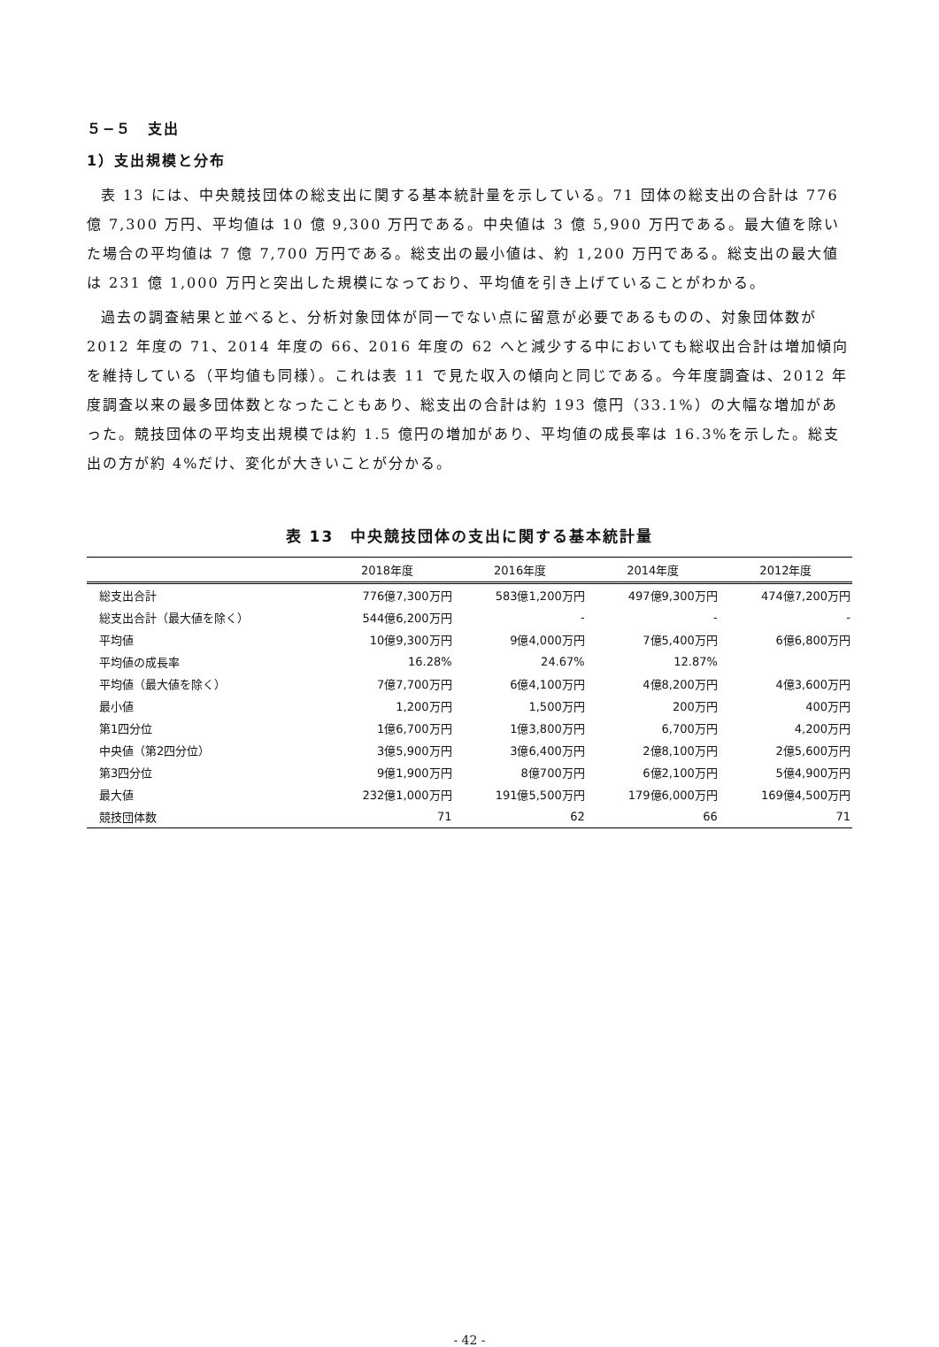５−５　支出
1）支出規模と分布
表 13 には、中央競技団体の総支出に関する基本統計量を示している。71 団体の総支出の合計は 776 億 7,300 万円、平均値は 10 億 9,300 万円である。中央値は 3 億 5,900 万円である。最大値を除いた場合の平均値は 7 億 7,700 万円である。総支出の最小値は、約 1,200 万円である。総支出の最大値は 231 億 1,000 万円と突出した規模になっており、平均値を引き上げていることがわかる。
過去の調査結果と並べると、分析対象団体が同一でない点に留意が必要であるものの、対象団体数が 2012 年度の 71、2014 年度の 66、2016 年度の 62 へと減少する中においても総収出合計は増加傾向を維持している（平均値も同様）。これは表 11 で見た収入の傾向と同じである。今年度調査は、2012 年度調査以来の最多団体数となったこともあり、総支出の合計は約 193 億円（33.1%）の大幅な増加があった。競技団体の平均支出規模では約 1.5 億円の増加があり、平均値の成長率は 16.3%を示した。総支出の方が約 4%だけ、変化が大きいことが分かる。
表 13　中央競技団体の支出に関する基本統計量
| | 2018年度 | 2016年度 | 2014年度 | 2012年度 |
| --- | --- | --- | --- | --- |
| 総支出合計 | 776億7,300万円 | 583億1,200万円 | 497億9,300万円 | 474億7,200万円 |
| 総支出合計（最大値を除く） | 544億6,200万円 | - | - | - |
| 平均値 | 10億9,300万円 | 9億4,000万円 | 7億5,400万円 | 6億6,800万円 |
| 平均値の成長率 | 16.28% | 24.67% | 12.87% | |
| 平均値（最大値を除く） | 7億7,700万円 | 6億4,100万円 | 4億8,200万円 | 4億3,600万円 |
| 最小値 | 1,200万円 | 1,500万円 | 200万円 | 400万円 |
| 第1四分位 | 1億6,700万円 | 1億3,800万円 | 6,700万円 | 4,200万円 |
| 中央値（第2四分位） | 3億5,900万円 | 3億6,400万円 | 2億8,100万円 | 2億5,600万円 |
| 第3四分位 | 9億1,900万円 | 8億700万円 | 6億2,100万円 | 5億4,900万円 |
| 最大値 | 232億1,000万円 | 191億5,500万円 | 179億6,000万円 | 169億4,500万円 |
| 競技団体数 | 71 | 62 | 66 | 71 |
- 42 -